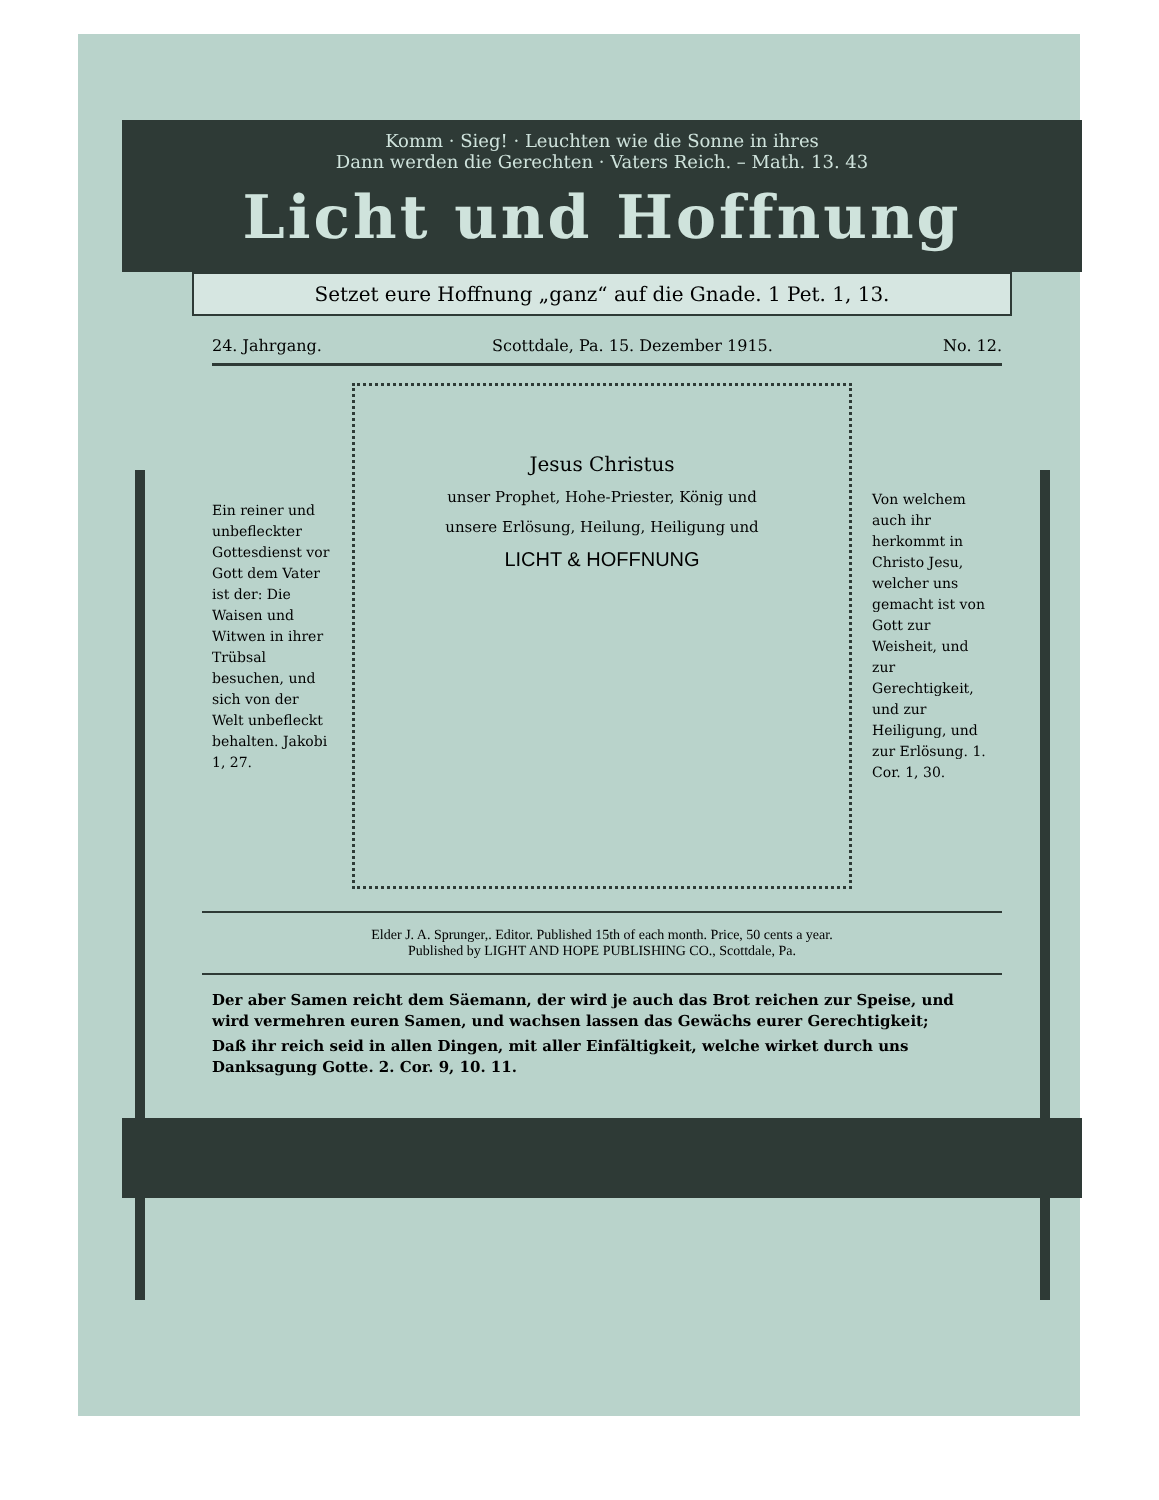Komm · Sieg! · Leuchten wie die Sonne in ihres
Dann werden die Gerechten · Vaters Reich. – Math. 13. 43
Licht und Hoffnung
Setzet eure Hoffnung „ganz“ auf die Gnade. 1 Pet. 1, 13.
24. Jahrgang. Scottdale, Pa. 15. Dezember 1915. No. 12.
Ein reiner und unbefleckter Gottesdienst vor Gott dem Vater ist der: Die Waisen und Witwen in ihrer Trübsal besuchen, und sich von der Welt unbefleckt behalten. Jakobi 1, 27.
Jesus Christus
unser Prophet, Hohe-Priester, König und
unsere Erlösung, Heilung, Heiligung und
LICHT & HOFFNUNG
Von welchem auch ihr herkommt in Christo Jesu, welcher uns gemacht ist von Gott zur Weisheit, und zur Gerechtigkeit, und zur Heiligung, und zur Erlösung. 1. Cor. 1, 30.
Elder J. A. Sprunger,. Editor. Published 15th of each month. Price, 50 cents a year.
Published by LIGHT AND HOPE PUBLISHING CO., Scottdale, Pa.
Der aber Samen reicht dem Säemann, der wird je auch das Brot reichen zur Speise, und wird vermehren euren Samen, und wachsen lassen das Gewächs eurer Gerechtigkeit;
Daß ihr reich seid in allen Dingen, mit aller Einfältigkeit, welche wirket durch uns Danksagung Gotte. 2. Cor. 9, 10. 11.